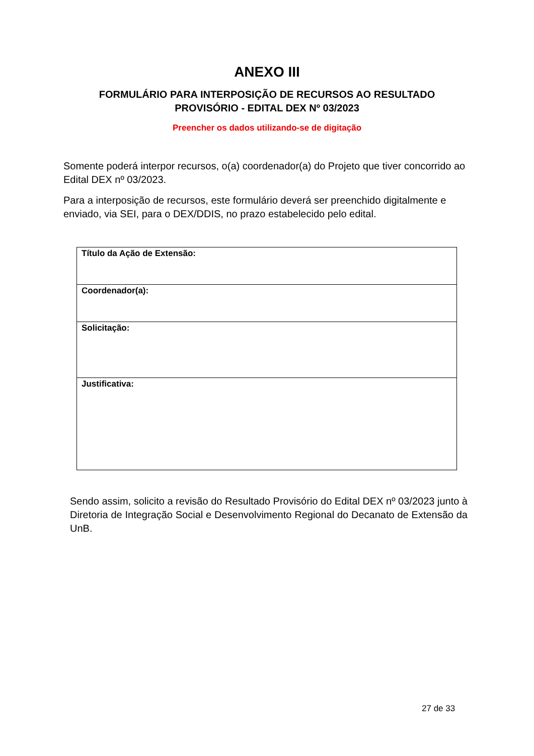ANEXO III
FORMULÁRIO PARA INTERPOSIÇÃO DE RECURSOS AO RESULTADO
PROVISÓRIO - EDITAL DEX Nº 03/2023
Preencher os dados utilizando-se de digitação
Somente poderá interpor recursos, o(a) coordenador(a) do Projeto que tiver concorrido ao Edital DEX nº 03/2023.
Para a interposição de recursos, este formulário deverá ser preenchido digitalmente e enviado, via SEI, para o DEX/DDIS, no prazo estabelecido pelo edital.
| Título da Ação de Extensão: |
| Coordenador(a): |
| Solicitação: |
| Justificativa: |
Sendo assim, solicito a revisão do Resultado Provisório do Edital DEX nº 03/2023 junto à Diretoria de Integração Social e Desenvolvimento Regional do Decanato de Extensão da UnB.
27 de 33